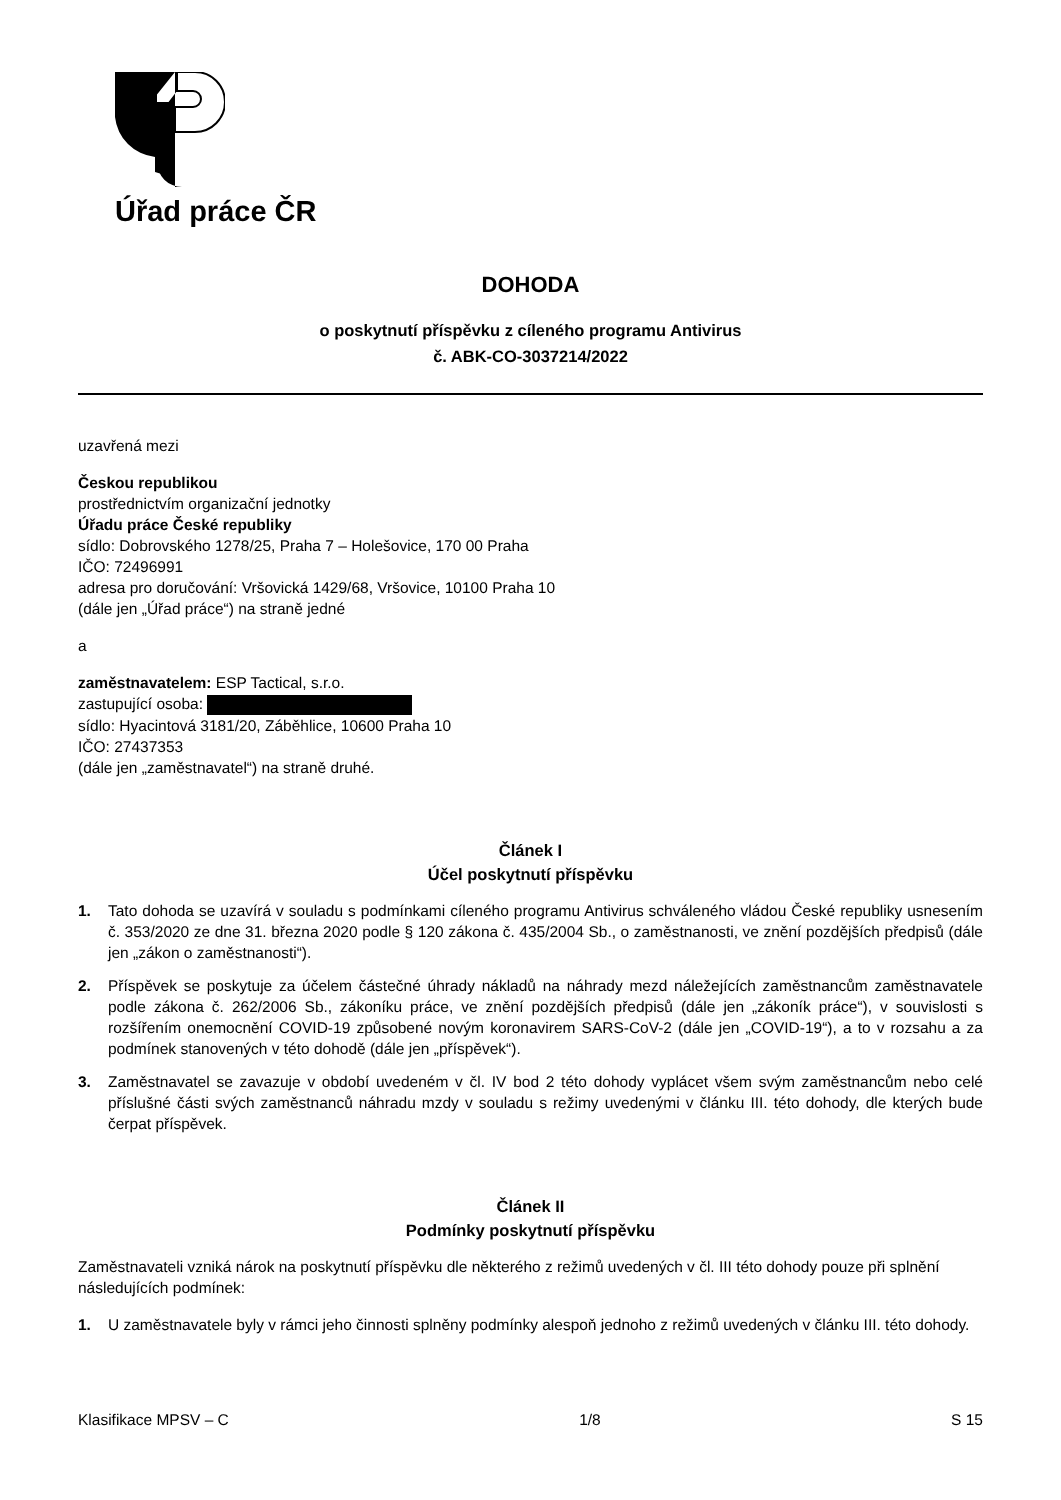Úřad práce ČR
DOHODA
o poskytnutí příspěvku z cíleného programu Antivirus
č. ABK-CO-3037214/2022
uzavřená mezi
Českou republikou
prostřednictvím organizační jednotky
Úřadu práce České republiky
sídlo: Dobrovského 1278/25, Praha 7 – Holešovice, 170 00 Praha
IČO: 72496991
adresa pro doručování: Vršovická 1429/68, Vršovice, 10100 Praha 10
(dále jen „Úřad práce“) na straně jedné
a
zaměstnavatelem: ESP Tactical, s.r.o.
zastupující osoba:
sídlo: Hyacintová 3181/20, Záběhlice, 10600 Praha 10
IČO: 27437353
(dále jen „zaměstnavatel“) na straně druhé.
Článek I
Účel poskytnutí příspěvku
1. Tato dohoda se uzavírá v souladu s podmínkami cíleného programu Antivirus schváleného vládou České republiky usnesením č. 353/2020 ze dne 31. března 2020 podle § 120 zákona č. 435/2004 Sb., o zaměstnanosti, ve znění pozdějších předpisů (dále jen „zákon o zaměstnanosti“).
2. Příspěvek se poskytuje za účelem částečné úhrady nákladů na náhrady mezd náležejících zaměstnancům zaměstnavatele podle zákona č. 262/2006 Sb., zákoníku práce, ve znění pozdějších předpisů (dále jen „zákoník práce“), v souvislosti s rozšířením onemocnění COVID-19 způsobené novým koronavirem SARS-CoV-2 (dále jen „COVID-19“), a to v rozsahu a za podmínek stanovených v této dohodě (dále jen „příspěvek“).
3. Zaměstnavatel se zavazuje v období uvedeném v čl. IV bod 2 této dohody vyplácet všem svým zaměstnancům nebo celé příslušné části svých zaměstnanců náhradu mzdy v souladu s režimy uvedenými v článku III. této dohody, dle kterých bude čerpat příspěvek.
Článek II
Podmínky poskytnutí příspěvku
Zaměstnavateli vzniká nárok na poskytnutí příspěvku dle některého z režimů uvedených v čl. III této dohody pouze při splnění následujících podmínek:
1. U zaměstnavatele byly v rámci jeho činnosti splněny podmínky alespoň jednoho z režimů uvedených v článku III. této dohody.
Klasifikace MPSV – C 1/8 S 15